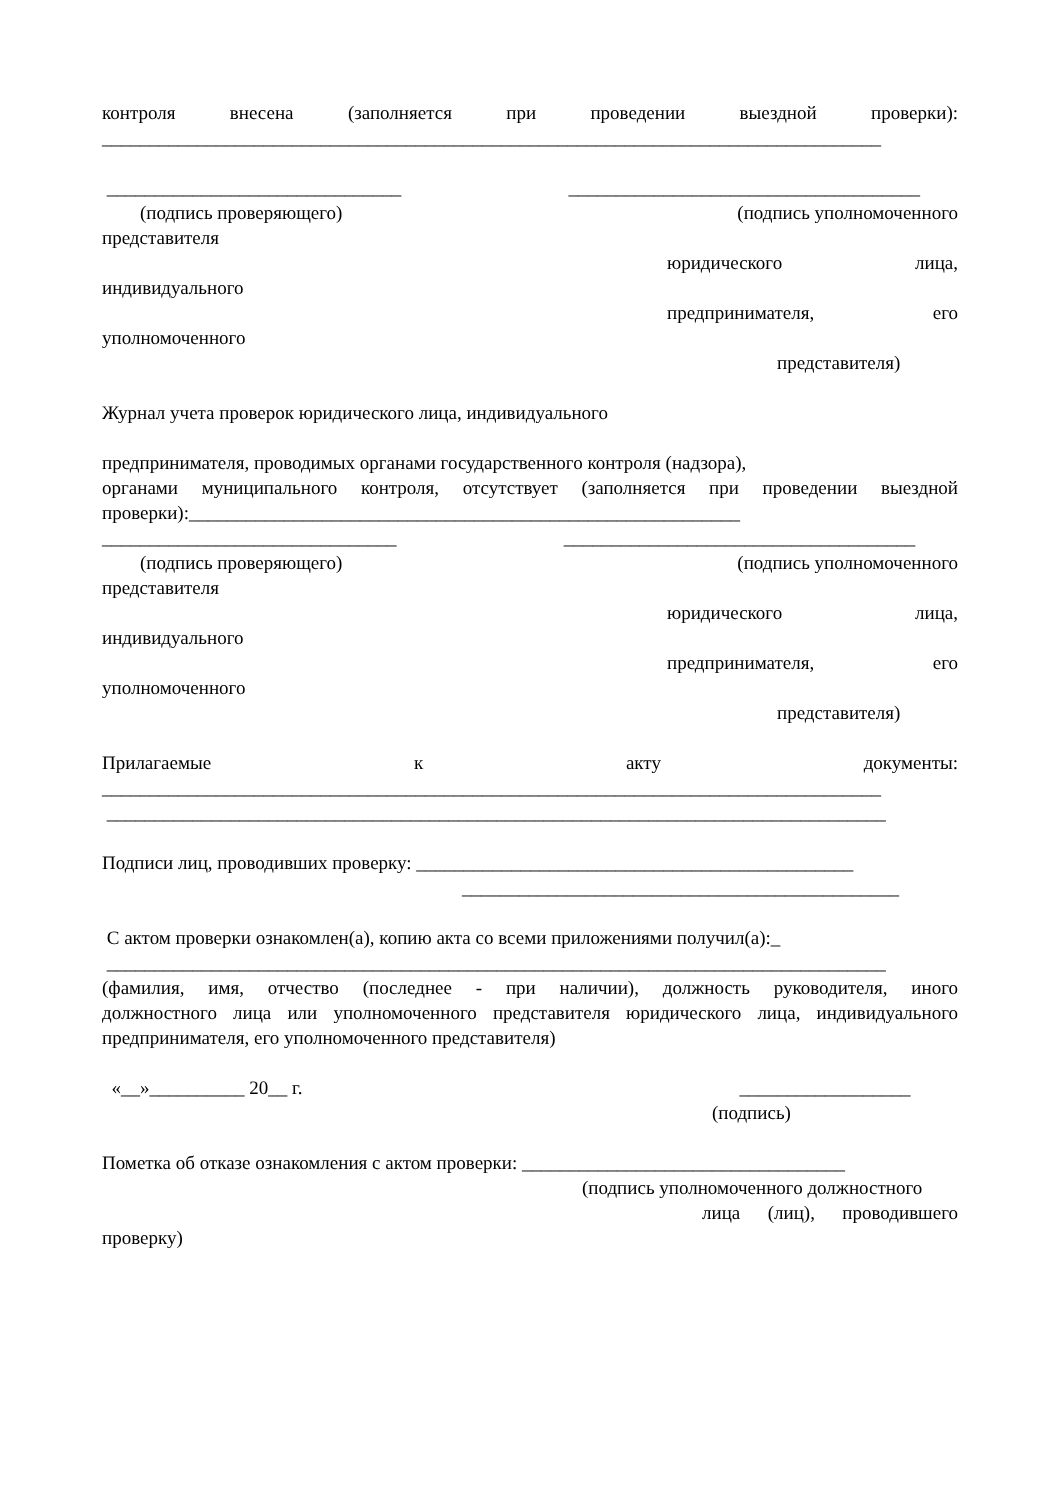контроля внесена (заполняется при проведении выездной проверки):
__________________________________________________________________________________
_______________________________ _____________________________________
(подпись проверяющего) (подпись уполномоченного
представителя
юридического лица,
индивидуального
предпринимателя, его
уполномоченного
представителя)
Журнал учета проверок юридического лица, индивидуального
предпринимателя, проводимых органами государственного контроля (надзора),
органами муниципального контроля, отсутствует (заполняется при проведении выездной
проверки):__________________________________________________________
_______________________________ _____________________________________
(подпись проверяющего) (подпись уполномоченного
представителя
юридического лица,
индивидуального
предпринимателя, его
уполномоченного
представителя)
Прилагаемые к акту документы:
__________________________________________________________________________________
__________________________________________________________________________________
Подписи лиц, проводивших проверку: ______________________________________________
______________________________________________
С актом проверки ознакомлен(а), копию акта со всеми приложениями получил(а):_
__________________________________________________________________________________
(фамилия, имя, отчество (последнее - при наличии), должность руководителя, иного
должностного лица или уполномоченного представителя юридического лица, индивидуального
предпринимателя, его уполномоченного представителя)
«__»__________ 20__ г. __________________
(подпись)
Пометка об отказе ознакомления с актом проверки: __________________________________
(подпись уполномоченного должностного
лица (лиц), проводившего
проверку)